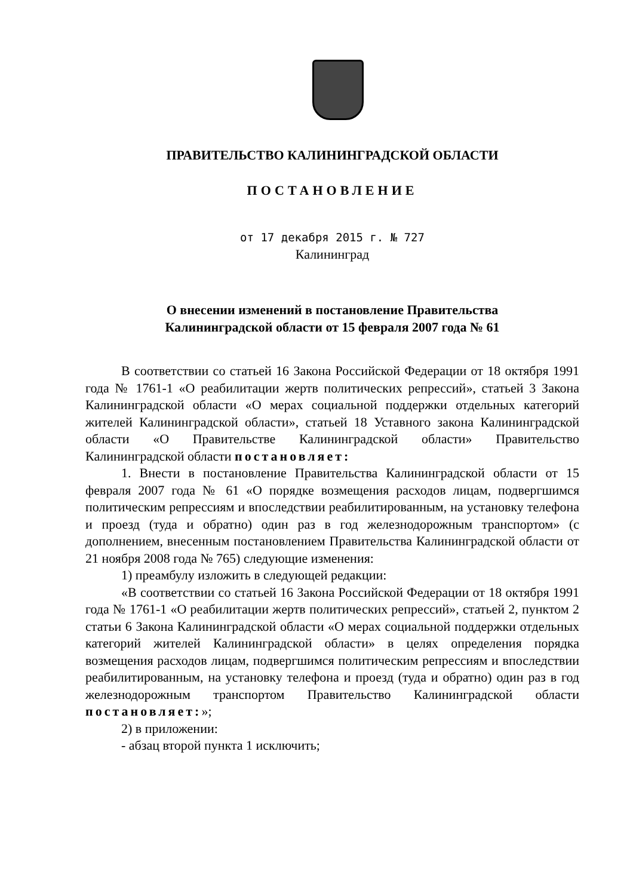ПРАВИТЕЛЬСТВО КАЛИНИНГРАДСКОЙ ОБЛАСТИ
ПОСТАНОВЛЕНИЕ
от 17 декабря 2015 г. № 727
Калининград
О внесении изменений в постановление Правительства
Калининградской области от 15 февраля 2007 года № 61
В соответствии со статьей 16 Закона Российской Федерации от 18 октября 1991 года № 1761-1 «О реабилитации жертв политических репрессий», статьей 3 Закона Калининградской области «О мерах социальной поддержки отдельных категорий жителей Калининградской области», статьей 18 Уставного закона Калининградской области «О Правительстве Калининградской области» Правительство Калининградской области постановляет:
1. Внести в постановление Правительства Калининградской области от 15 февраля 2007 года № 61 «О порядке возмещения расходов лицам, подвергшимся политическим репрессиям и впоследствии реабилитированным, на установку телефона и проезд (туда и обратно) один раз в год железнодорожным транспортом» (с дополнением, внесенным постановлением Правительства Калининградской области от 21 ноября 2008 года № 765) следующие изменения:
1) преамбулу изложить в следующей редакции:
«В соответствии со статьей 16 Закона Российской Федерации от 18 октября 1991 года № 1761-1 «О реабилитации жертв политических репрессий», статьей 2, пунктом 2 статьи 6 Закона Калининградской области «О мерах социальной поддержки отдельных категорий жителей Калининградской области» в целях определения порядка возмещения расходов лицам, подвергшимся политическим репрессиям и впоследствии реабилитированным, на установку телефона и проезд (туда и обратно) один раз в год железнодорожным транспортом Правительство Калининградской области постановляет:»;
2) в приложении:
- абзац второй пункта 1 исключить;